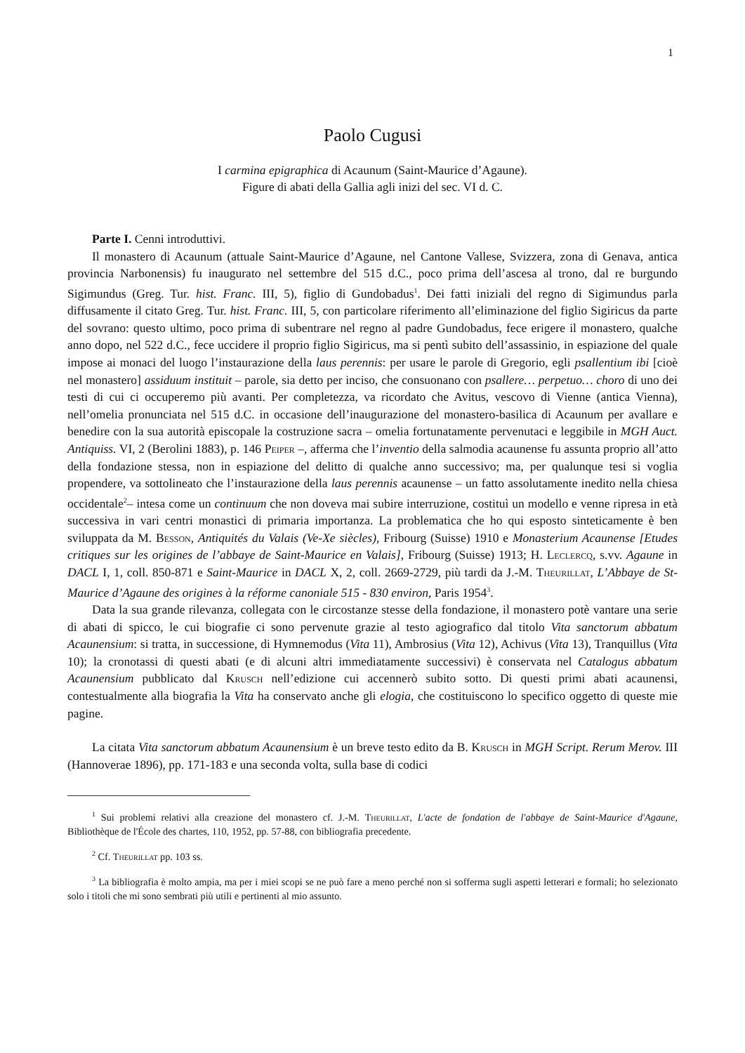1
Paolo Cugusi
I carmina epigraphica di Acaunum (Saint-Maurice d’Agaune).
Figure di abati della Gallia agli inizi del sec. VI d. C.
Parte I. Cenni introduttivi.
Il monastero di Acaunum (attuale Saint-Maurice d’Agaune, nel Cantone Vallese, Svizzera, zona di Genava, antica provincia Narbonensis) fu inaugurato nel settembre del 515 d.C., poco prima dell’ascesa al trono, dal re burgundo Sigimundus (Greg. Tur. hist. Franc. III, 5), figlio di Gundobadus<sup>1</sup>. Dei fatti iniziali del regno di Sigimundus parla diffusamente il citato Greg. Tur. hist. Franc. III, 5, con particolare riferimento all’eliminazione del figlio Sigiricus da parte del sovrano: questo ultimo, poco prima di subentrare nel regno al padre Gundobadus, fece erigere il monastero, qualche anno dopo, nel 522 d.C., fece uccidere il proprio figlio Sigiricus, ma si pentì subito dell’assassinio, in espiazione del quale impose ai monaci del luogo l’instaurazione della laus perennis: per usare le parole di Gregorio, egli psallentium ibi [cioè nel monastero] assiduum instituit – parole, sia detto per inciso, che consuonano con psallere… perpetuo… choro di uno dei testi di cui ci occuperemo più avanti. Per completezza, va ricordato che Avitus, vescovo di Vienne (antica Vienna), nell’omelia pronunciata nel 515 d.C. in occasione dell’inaugurazione del monastero-basilica di Acaunum per avallare e benedire con la sua autorità episcopale la costruzione sacra – omelia fortunatamente pervenutaci e leggibile in MGH Auct. Antiquiss. VI, 2 (Berolini 1883), p. 146 Peiper –, afferma che l’inventio della salmodia acaunense fu assunta proprio all’atto della fondazione stessa, non in espiazione del delitto di qualche anno successivo; ma, per qualunque tesi si voglia propendere, va sottolineato che l’instaurazione della laus perennis acaunense – un fatto assolutamente inedito nella chiesa occidentale<sup>2</sup>– intesa come un continuum che non doveva mai subire interruzione, costituì un modello e venne ripresa in età successiva in vari centri monastici di primaria importanza. La problematica che ho qui esposto sinteticamente è ben sviluppata da M. Besson, Antiquités du Valais (Ve-Xe siècles), Fribourg (Suisse) 1910 e Monasterium Acaunense [Etudes critiques sur les origines de l’abbaye de Saint-Maurice en Valais], Fribourg (Suisse) 1913; H. Leclercq, s.vv. Agaune in DACL I, 1, coll. 850-871 e Saint-Maurice in DACL X, 2, coll. 2669-2729, più tardi da J.-M. Theurillat, L’Abbaye de St-Maurice d’Agaune des origines à la réforme canoniale 515 - 830 environ, Paris 1954<sup>3</sup>.
Data la sua grande rilevanza, collegata con le circostanze stesse della fondazione, il monastero potè vantare una serie di abati di spicco, le cui biografie ci sono pervenute grazie al testo agiografico dal titolo Vita sanctorum abbatum Acaunensium: si tratta, in successione, di Hymnemodus (Vita 11), Ambrosius (Vita 12), Achivus (Vita 13), Tranquillus (Vita 10); la cronotassi di questi abati (e di alcuni altri immediatamente successivi) è conservata nel Catalogus abbatum Acaunensium pubblicato dal Krusch nell’edizione cui accennerò subito sotto. Di questi primi abati acaunensi, contestualmente alla biografia la Vita ha conservato anche gli elogia, che costituiscono lo specifico oggetto di queste mie pagine.
La citata Vita sanctorum abbatum Acaunensium è un breve testo edito da B. Krusch in MGH Script. Rerum Merov. III (Hannoverae 1896), pp. 171-183 e una seconda volta, sulla base di codici
<sup>1</sup> Sui problemi relativi alla creazione del monastero cf. J.-M. Theurillat, L'acte de fondation de l'abbaye de Saint-Maurice d'Agaune, Bibliothèque de l'École des chartes, 110, 1952, pp. 57-88, con bibliografia precedente.
<sup>2</sup> Cf. Theurillat pp. 103 ss.
<sup>3</sup> La bibliografia è molto ampia, ma per i miei scopi se ne può fare a meno perché non si sofferma sugli aspetti letterari e formali; ho selezionato solo i titoli che mi sono sembrati più utili e pertinenti al mio assunto.